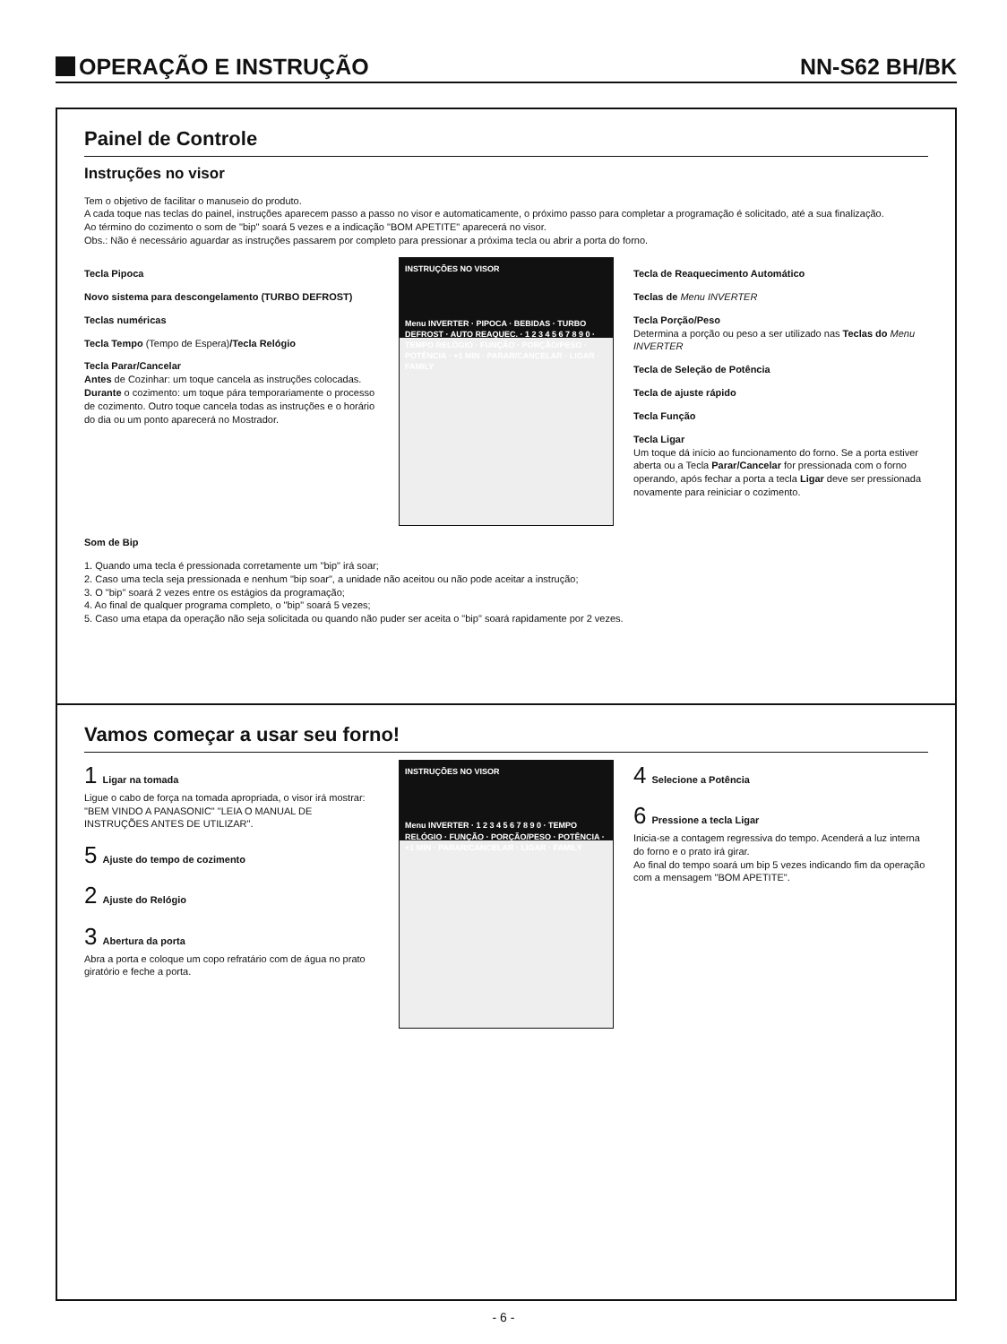OPERAÇÃO E INSTRUÇÃO
NN-S62 BH/BK
Painel de Controle
Instruções no visor
Tem o objetivo de facilitar o manuseio do produto.
A cada toque nas teclas do painel, instruções aparecem passo a passo no visor e automaticamente, o próximo passo para completar a programação é solicitado, até a sua finalização.
Ao término do cozimento o som de "bip" soará 5 vezes e a indicação "BOM APETITE" aparecerá no visor.
Obs.: Não é necessário aguardar as instruções passarem por completo para pressionar a próxima tecla ou abrir a porta do forno.
Tecla Pipoca
Novo sistema para descongelamento (TURBO DEFROST)
Teclas numéricas
Tecla Tempo (Tempo de Espera)/Tecla Relógio
Tecla Parar/Cancelar
Antes de Cozinhar: um toque cancela as instruções colocadas. Durante o cozimento: um toque pára temporariamente o processo de cozimento. Outro toque cancela todas as instruções e o horário do dia ou um ponto aparecerá no Mostrador.
INSTRUÇÕES NO VISOR
Menu INVERTER · PIPOCA · BEBIDAS · TURBO DEFROST · AUTO REAQUEC. · 1 2 3 4 5 6 7 8 9 0 · TEMPO RELÓGIO · FUNÇÃO · PORÇÃO/PESO · POTÊNCIA · +1 MIN · PARAR/CANCELAR · LIGAR · FAMILY
Tecla de Reaquecimento Automático
Teclas de Menu INVERTER
Tecla Porção/Peso
Determina a porção ou peso a ser utilizado nas Teclas do Menu INVERTER
Tecla de Seleção de Potência
Tecla de ajuste rápido
Tecla Função
Tecla Ligar
Um toque dá início ao funcionamento do forno. Se a porta estiver aberta ou a Tecla Parar/Cancelar for pressionada com o forno operando, após fechar a porta a tecla Ligar deve ser pressionada novamente para reiniciar o cozimento.
Som de Bip
1. Quando uma tecla é pressionada corretamente um "bip" irá soar;
2. Caso uma tecla seja pressionada e nenhum "bip soar", a unidade não aceitou ou não pode aceitar a instrução;
3. O "bip" soará 2 vezes entre os estágios da programação;
4. Ao final de qualquer programa completo, o "bip" soará 5 vezes;
5. Caso uma etapa da operação não seja solicitada ou quando não puder ser aceita o "bip" soará rapidamente por 2 vezes.
Vamos começar a usar seu forno!
1 Ligar na tomada
Ligue o cabo de força na tomada apropriada, o visor irá mostrar: "BEM VINDO A PANASONIC" "LEIA O MANUAL DE INSTRUÇÕES ANTES DE UTILIZAR".
5 Ajuste do tempo de cozimento
2 Ajuste do Relógio
3 Abertura da porta
Abra a porta e coloque um copo refratário com de água no prato giratório e feche a porta.
INSTRUÇÕES NO VISOR
Menu INVERTER · 1 2 3 4 5 6 7 8 9 0 · TEMPO RELÓGIO · FUNÇÃO · PORÇÃO/PESO · POTÊNCIA · +1 MIN · PARAR/CANCELAR · LIGAR · FAMILY
4 Selecione a Potência
6 Pressione a tecla Ligar
Inicia-se a contagem regressiva do tempo. Acenderá a luz interna do forno e o prato irá girar.
Ao final do tempo soará um bip 5 vezes indicando fim da operação com a mensagem "BOM APETITE".
- 6 -